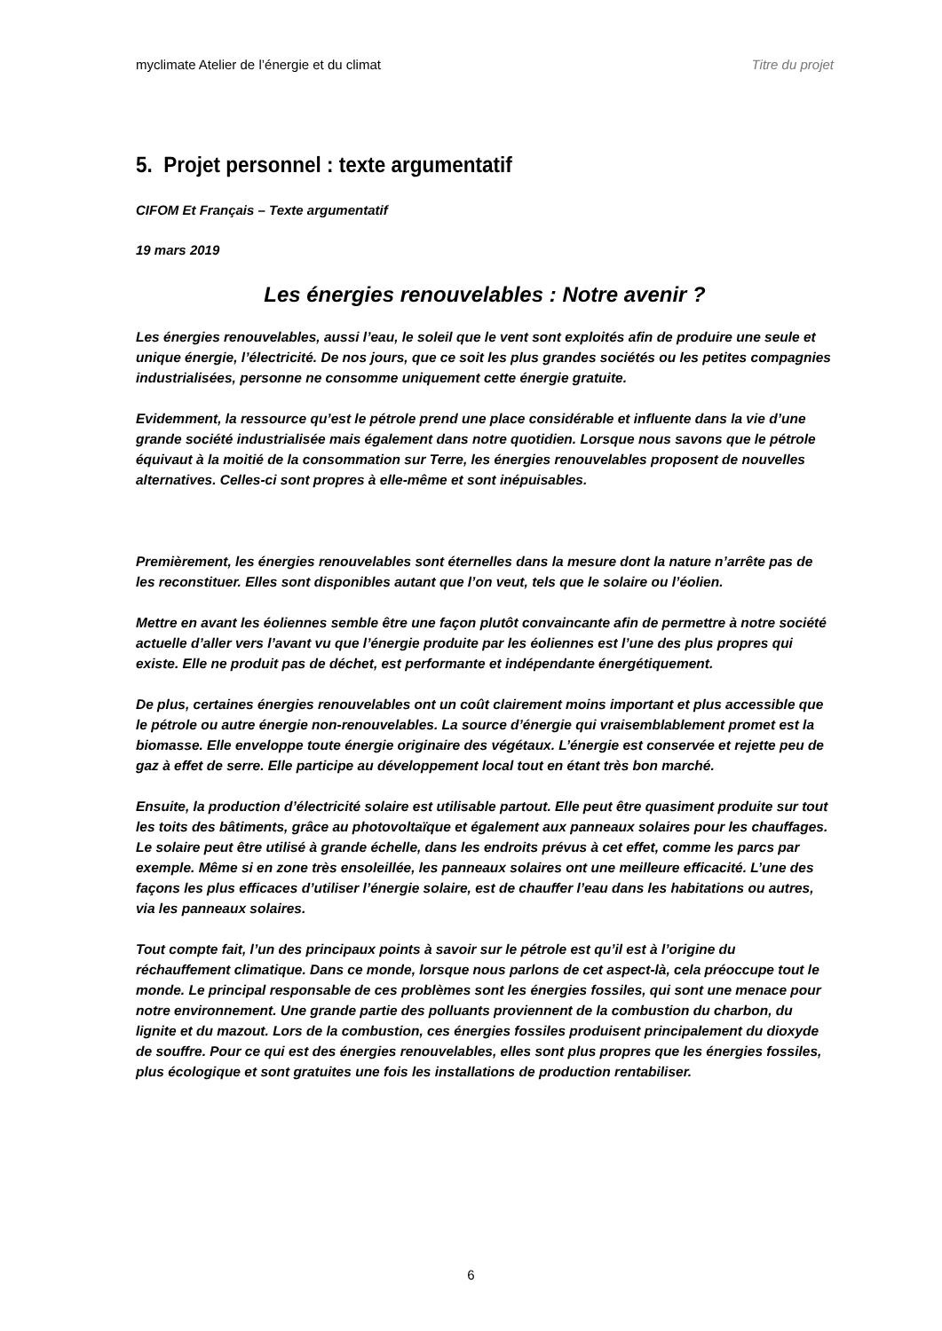myclimate Atelier de l’énergie et du climat Titre du projet
5. Projet personnel : texte argumentatif
CIFOM Et Français – Texte argumentatif
19 mars 2019
Les énergies renouvelables : Notre avenir ?
Les énergies renouvelables, aussi l’eau, le soleil que le vent sont exploités afin de produire une seule et unique énergie, l’électricité. De nos jours, que ce soit les plus grandes sociétés ou les petites compagnies industrialisées, personne ne consomme uniquement cette énergie gratuite.
Evidemment, la ressource qu’est le pétrole prend une place considérable et influente dans la vie d’une grande société industrialisée mais également dans notre quotidien. Lorsque nous savons que le pétrole équivaut à la moitié de la consommation sur Terre, les énergies renouvelables proposent de nouvelles alternatives. Celles-ci sont propres à elle-même et sont inépuisables.
Premièrement, les énergies renouvelables sont éternelles dans la mesure dont la nature n’arrête pas de les reconstituer. Elles sont disponibles autant que l’on veut, tels que le solaire ou l’éolien.
Mettre en avant les éoliennes semble être une façon plutôt convaincante afin de permettre à notre société actuelle d’aller vers l’avant vu que l’énergie produite par les éoliennes est l’une des plus propres qui existe. Elle ne produit pas de déchet, est performante et indépendante énergétiquement.
De plus, certaines énergies renouvelables ont un coût clairement moins important et plus accessible que le pétrole ou autre énergie non-renouvelables. La source d’énergie qui vraisemblablement promet est la biomasse. Elle enveloppe toute énergie originaire des végétaux. L’énergie est conservée et rejette peu de gaz à effet de serre. Elle participe au développement local tout en étant très bon marché.
Ensuite, la production d’électricité solaire est utilisable partout. Elle peut être quasiment produite sur tout les toits des bâtiments, grâce au photovoltaïque et également aux panneaux solaires pour les chauffages. Le solaire peut être utilisé à grande échelle, dans les endroits prévus à cet effet, comme les parcs par exemple. Même si en zone très ensoleillée, les panneaux solaires ont une meilleure efficacité. L’une des façons les plus efficaces d’utiliser l’énergie solaire, est de chauffer l’eau dans les habitations ou autres, via les panneaux solaires.
Tout compte fait, l’un des principaux points à savoir sur le pétrole est qu’il est à l’origine du réchauffement climatique. Dans ce monde, lorsque nous parlons de cet aspect-là, cela préoccupe tout le monde. Le principal responsable de ces problèmes sont les énergies fossiles, qui sont une menace pour notre environnement. Une grande partie des polluants proviennent de la combustion du charbon, du lignite et du mazout. Lors de la combustion, ces énergies fossiles produisent principalement du dioxyde de souffre. Pour ce qui est des énergies renouvelables, elles sont plus propres que les énergies fossiles, plus écologique et sont gratuites une fois les installations de production rentabiliser.
6